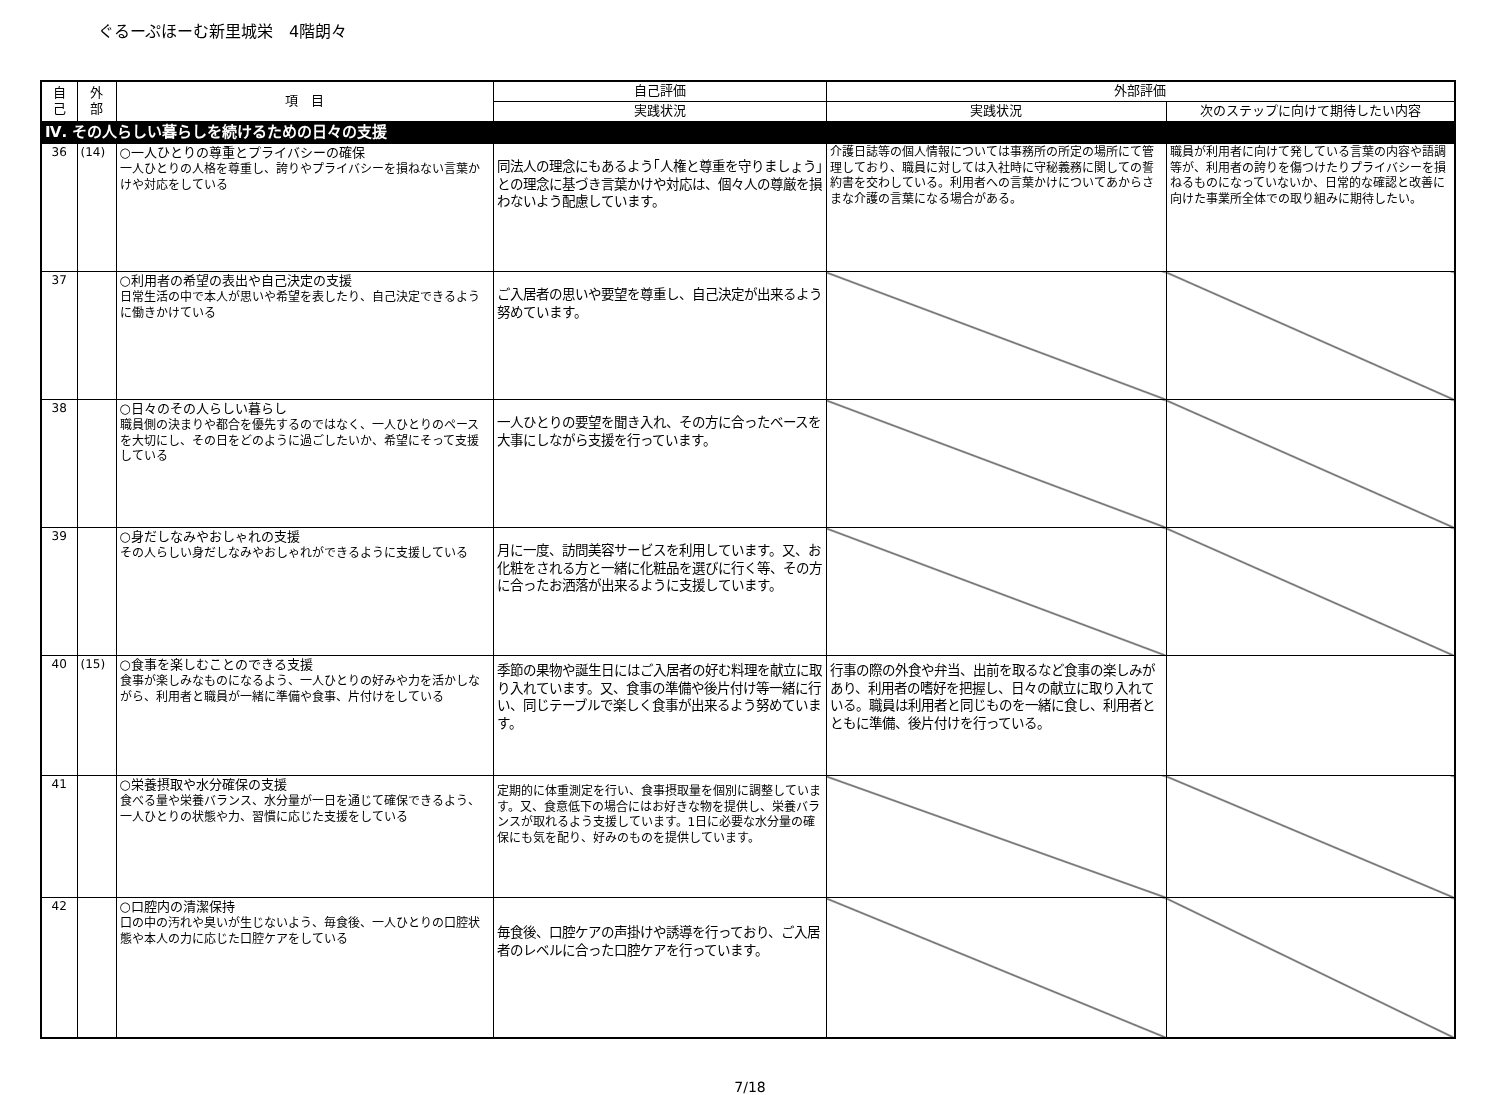ぐるーぷほーむ新里城栄　4階朗々
| 自 己 | 外 部 | 項 目 | 自己評価 | 外部評価 | |
| --- | --- | --- | --- | --- | --- |
| | | | 実践状況 | 実践状況 | 次のステップに向けて期待したい内容 |
| Ⅳ. その人らしい暮らしを続けるための日々の支援 | | | | | |
| 36 | (14) | ○一人ひとりの尊重とプライバシーの確保 一人ひとりの人格を尊重し、誇りやプライバシーを損ねない言葉かけや対応をしている | 同法人の理念にもあるよう｢人権と尊重を守りましょう｣との理念に基づき言葉かけや対応は、個々人の尊厳を損わないよう配慮しています。 | 介護日誌等の個人情報については事務所の所定の場所にて管理しており、職員に対しては入社時に守秘義務に関しての誓約書を交わしている。利用者への言葉かけについてあからさまな介護の言葉になる場合がある。 | 職員が利用者に向けて発している言葉の内容や語調等が、利用者の誇りを傷つけたりプライバシーを損ねるものになっていないか、日常的な確認と改善に向けた事業所全体での取り組みに期待したい。 |
| 37 | | ○利用者の希望の表出や自己決定の支援 日常生活の中で本人が思いや希望を表したり、自己決定できるように働きかけている | ご入居者の思いや要望を尊重し、自己決定が出来るよう努めています。 | | |
| 38 | | ○日々のその人らしい暮らし 職員側の決まりや都合を優先するのではなく、一人ひとりのペースを大切にし、その日をどのように過ごしたいか、希望にそって支援している | 一人ひとりの要望を聞き入れ、その方に合ったベースを大事にしながら支援を行っています。 | | |
| 39 | | ○身だしなみやおしゃれの支援 その人らしい身だしなみやおしゃれができるように支援している | 月に一度、訪問美容サービスを利用しています。又、お化粧をされる方と一緒に化粧品を選びに行く等、その方に合ったお洒落が出来るように支援しています。 | | |
| 40 | (15) | ○食事を楽しむことのできる支援 食事が楽しみなものになるよう、一人ひとりの好みや力を活かしながら、利用者と職員が一緒に準備や食事、片付けをしている | 季節の果物や誕生日にはご入居者の好む料理を献立に取り入れています。又、食事の準備や後片付け等一緒に行い、同じテーブルで楽しく食事が出来るよう努めています。 | 行事の際の外食や弁当、出前を取るなど食事の楽しみがあり、利用者の嗜好を把握し、日々の献立に取り入れている。職員は利用者と同じものを一緒に食し、利用者とともに準備、後片付けを行っている。 | |
| 41 | | ○栄養摂取や水分確保の支援 食べる量や栄養バランス、水分量が一日を通じて確保できるよう、一人ひとりの状態や力、習慣に応じた支援をしている | 定期的に体重測定を行い、食事摂取量を個別に調整しています。又、食意低下の場合にはお好きな物を提供し、栄養バランスが取れるよう支援しています。1日に必要な水分量の確保にも気を配り、好みのものを提供しています。 | | |
| 42 | | ○口腔内の清潔保持 口の中の汚れや臭いが生じないよう、毎食後、一人ひとりの口腔状態や本人の力に応じた口腔ケアをしている | 毎食後、口腔ケアの声掛けや誘導を行っており、ご入居者のレベルに合った口腔ケアを行っています。 | | |
7/18